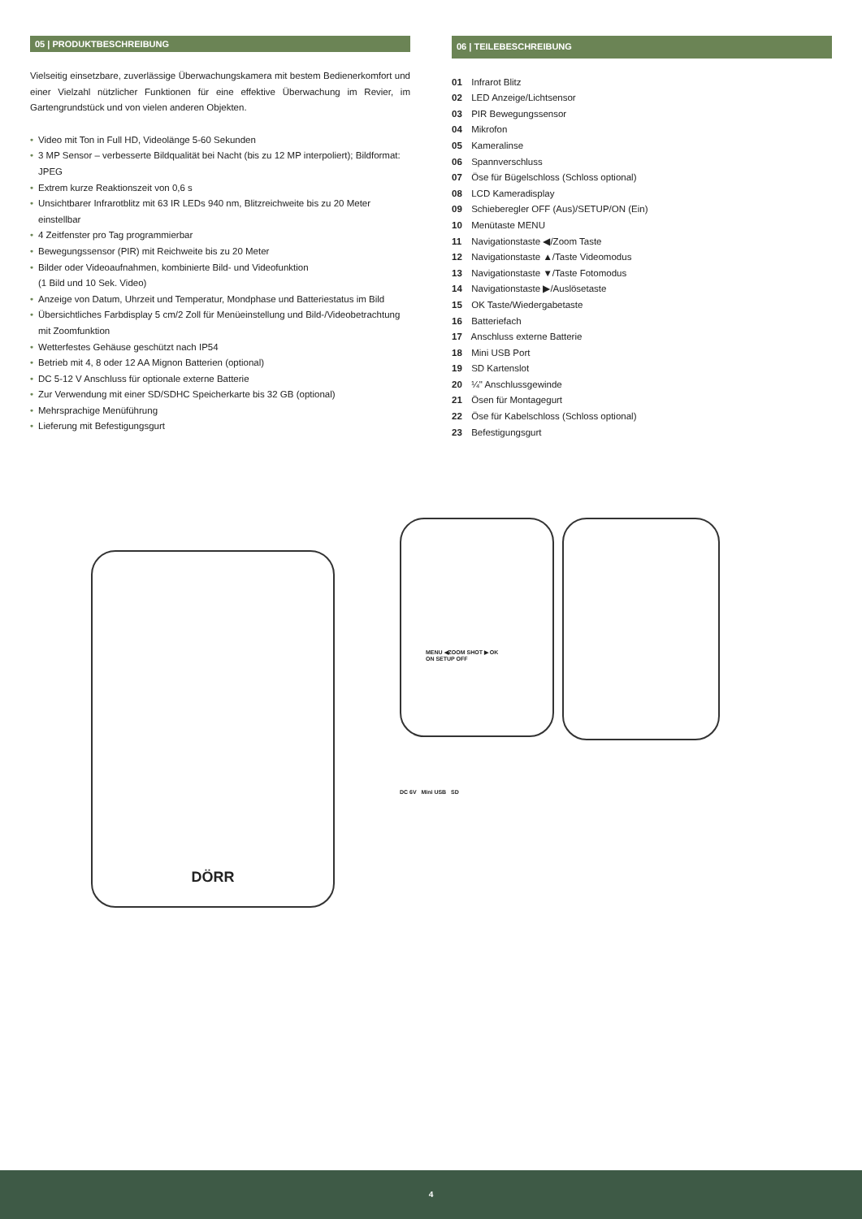05 | PRODUKTBESCHREIBUNG
Vielseitig einsetzbare, zuverlässige Überwachungskamera mit bestem Bedienerkomfort und einer Vielzahl nützlicher Funktionen für eine effektive Überwachung im Revier, im Gartengrundstück und von vielen anderen Objekten.
• Video mit Ton in Full HD, Videolänge 5-60 Sekunden
• 3 MP Sensor – verbesserte Bildqualität bei Nacht (bis zu 12 MP interpoliert); Bildformat: JPEG
• Extrem kurze Reaktionszeit von 0,6 s
• Unsichtbarer Infrarotblitz mit 63 IR LEDs 940 nm, Blitzreichweite bis zu 20 Meter einstellbar
• 4 Zeitfenster pro Tag programmierbar
• Bewegungssensor (PIR) mit Reichweite bis zu 20 Meter
• Bilder oder Videoaufnahmen, kombinierte Bild- und Videofunktion
(1 Bild und 10 Sek. Video)
• Anzeige von Datum, Uhrzeit und Temperatur, Mondphase und Batteriestatus im Bild
• Übersichtliches Farbdisplay 5 cm/2 Zoll für Menüeinstellung und Bild-/Videobetrachtung mit Zoomfunktion
• Wetterfestes Gehäuse geschützt nach IP54
• Betrieb mit 4, 8 oder 12 AA Mignon Batterien (optional)
• DC 5-12 V Anschluss für optionale externe Batterie
• Zur Verwendung mit einer SD/SDHC Speicherkarte bis 32 GB (optional)
• Mehrsprachige Menüführung
• Lieferung mit Befestigungsgurt
06 | TEILEBESCHREIBUNG
01 Infrarot Blitz
02 LED Anzeige/Lichtsensor
03 PIR Bewegungssensor
04 Mikrofon
05 Kameralinse
06 Spannverschluss
07 Öse für Bügelschloss (Schloss optional)
08 LCD Kameradisplay
09 Schieberegler OFF (Aus)/SETUP/ON (Ein)
10 Menütaste MENU
11 Navigationstaste ◀/Zoom Taste
12 Navigationstaste ▲/Taste Videomodus
13 Navigationstaste ▼/Taste Fotomodus
14 Navigationstaste ▶/Auslösetaste
15 OK Taste/Wiedergabetaste
16 Batteriefach
17 Anschluss externe Batterie
18 Mini USB Port
19 SD Kartenslot
20 ¼" Anschlussgewinde
21 Ösen für Montagegurt
22 Öse für Kabelschloss (Schloss optional)
23 Befestigungsgurt
DÖRR
MENU ◀ZOOM SHOT ▶ OK
ON SETUP OFF
DC 6V Mini USB SD
4